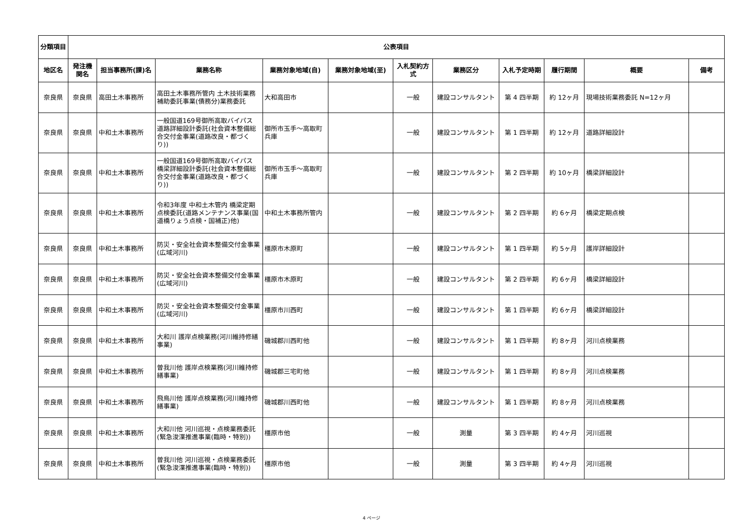| 分類項目 | 公表項目 | | | | | | | | | | |
| --- | --- | --- | --- | --- | --- | --- | --- | --- | --- | --- | --- |
| 地区名 | 発注機関名 | 担当事務所(課)名 | 業務名称 | 業務対象地域(自) | 業務対象地域(至) | 入札契約方式 | 業務区分 | 入札予定時期 | 履行期間 | 概要 | 備考 |
| 奈良県 | 奈良県 | 高田土木事務所 | 高田土木事務所管内 土木技術業務補助委託事業(債務分)業務委託 | 大和高田市 | | 一般 | 建設コンサルタント | 第 4 四半期 | 約 12ヶ月 | 現場技術業務委託 N=12ヶ月 | |
| 奈良県 | 奈良県 | 中和土木事務所 | 一般国道169号御所高取バイパス 道路詳細設計委託(社会資本整備総合交付金事業(道路改良・都づくり)) | 御所市玉手～高取町兵庫 | | 一般 | 建設コンサルタント | 第 1 四半期 | 約 12ヶ月 | 道路詳細設計 | |
| 奈良県 | 奈良県 | 中和土木事務所 | 一般国道169号御所高取バイパス 橋梁詳細設計委託(社会資本整備総合交付金事業(道路改良・都づくり)) | 御所市玉手～高取町兵庫 | | 一般 | 建設コンサルタント | 第 2 四半期 | 約 10ヶ月 | 橋梁詳細設計 | |
| 奈良県 | 奈良県 | 中和土木事務所 | 令和3年度 中和土木管内 橋梁定期点検委託(道路メンテナンス事業(国道橋りょう点検・国補正)他) | 中和土木事務所管内 | | 一般 | 建設コンサルタント | 第 2 四半期 | 約 6ヶ月 | 橋梁定期点検 | |
| 奈良県 | 奈良県 | 中和土木事務所 | 防災・安全社会資本整備交付金事業(広域河川) | 橿原市木原町 | | 一般 | 建設コンサルタント | 第 1 四半期 | 約 5ヶ月 | 護岸詳細設計 | |
| 奈良県 | 奈良県 | 中和土木事務所 | 防災・安全社会資本整備交付金事業(広域河川) | 橿原市木原町 | | 一般 | 建設コンサルタント | 第 2 四半期 | 約 6ヶ月 | 橋梁詳細設計 | |
| 奈良県 | 奈良県 | 中和土木事務所 | 防災・安全社会資本整備交付金事業(広域河川) | 橿原市川西町 | | 一般 | 建設コンサルタント | 第 1 四半期 | 約 6ヶ月 | 橋梁詳細設計 | |
| 奈良県 | 奈良県 | 中和土木事務所 | 大和川 護岸点検業務(河川維持修繕事業) | 磯城郡川西町他 | | 一般 | 建設コンサルタント | 第 1 四半期 | 約 8ヶ月 | 河川点検業務 | |
| 奈良県 | 奈良県 | 中和土木事務所 | 曽我川他 護岸点検業務(河川維持修繕事業) | 磯城郡三宅町他 | | 一般 | 建設コンサルタント | 第 1 四半期 | 約 8ヶ月 | 河川点検業務 | |
| 奈良県 | 奈良県 | 中和土木事務所 | 飛鳥川他 護岸点検業務(河川維持修繕事業) | 磯城郡川西町他 | | 一般 | 建設コンサルタント | 第 1 四半期 | 約 8ヶ月 | 河川点検業務 | |
| 奈良県 | 奈良県 | 中和土木事務所 | 大和川他 河川巡視・点検業務委託(緊急浚渫推進事業(臨時・特別)) | 橿原市他 | | 一般 | 測量 | 第 3 四半期 | 約 4ヶ月 | 河川巡視 | |
| 奈良県 | 奈良県 | 中和土木事務所 | 曽我川他 河川巡視・点検業務委託(緊急浚渫推進事業(臨時・特別)) | 橿原市他 | | 一般 | 測量 | 第 3 四半期 | 約 4ヶ月 | 河川巡視 | |
4 ページ